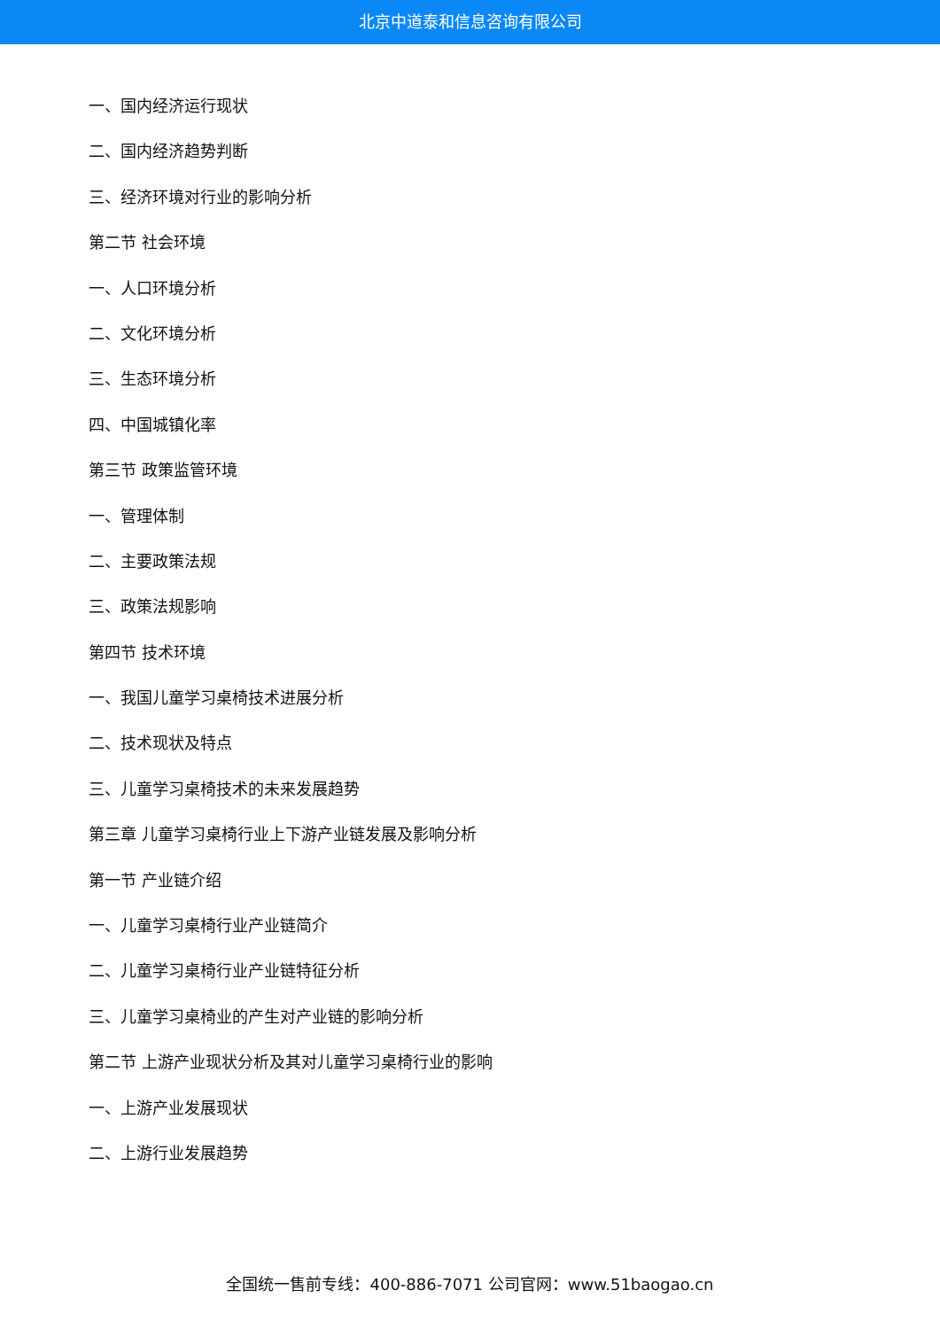北京中道泰和信息咨询有限公司
一、国内经济运行现状
二、国内经济趋势判断
三、经济环境对行业的影响分析
第二节 社会环境
一、人口环境分析
二、文化环境分析
三、生态环境分析
四、中国城镇化率
第三节 政策监管环境
一、管理体制
二、主要政策法规
三、政策法规影响
第四节 技术环境
一、我国儿童学习桌椅技术进展分析
二、技术现状及特点
三、儿童学习桌椅技术的未来发展趋势
第三章 儿童学习桌椅行业上下游产业链发展及影响分析
第一节 产业链介绍
一、儿童学习桌椅行业产业链简介
二、儿童学习桌椅行业产业链特征分析
三、儿童学习桌椅业的产生对产业链的影响分析
第二节 上游产业现状分析及其对儿童学习桌椅行业的影响
一、上游产业发展现状
二、上游行业发展趋势
全国统一售前专线：400-886-7071 公司官网：www.51baogao.cn